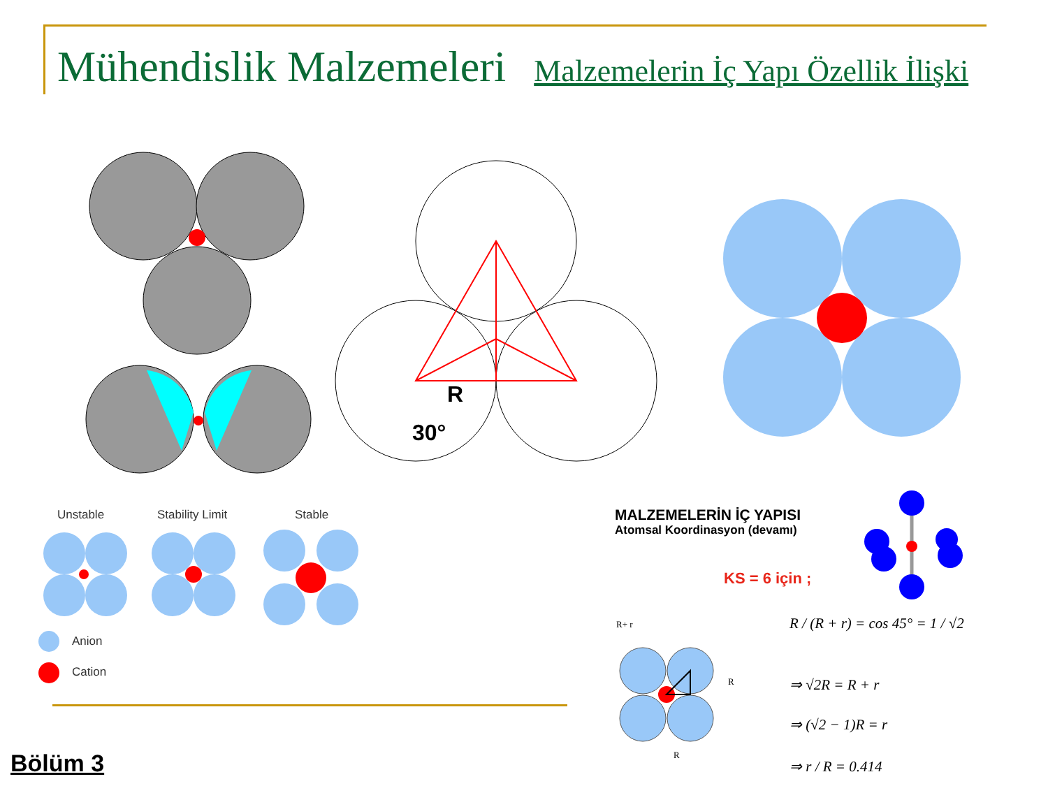Mühendislik Malzemeleri Malzemelerin İç Yapı Özellik İlişki
R
30°
Unstable Stability Limit Stable
Anion
Cation
MALZEMELERİN İÇ YAPISI
Atomsal Koordinasyon (devamı)
KS = 6 için ;
R+ r
R
R
R / (R + r) = cos 45° = 1 / √2
⇒ √2R = R + r
⇒ (√2 − 1)R = r
⇒ r / R = 0.414
Bölüm 3